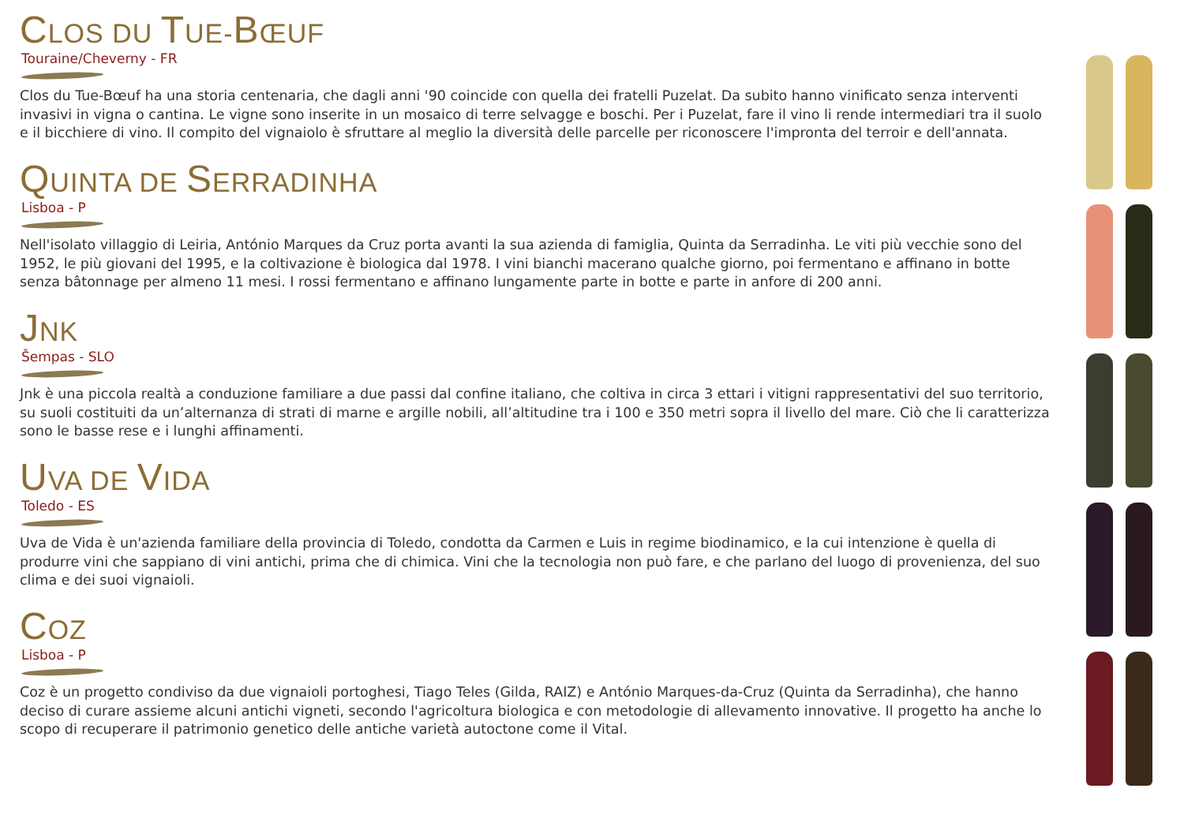CLOS DU TUE-BŒUF
Touraine/Cheverny - FR
Clos du Tue-Bœuf ha una storia centenaria, che dagli anni '90 coincide con quella dei fratelli Puzelat. Da subito hanno vinificato senza interventi invasivi in vigna o cantina. Le vigne sono inserite in un mosaico di terre selvagge e boschi. Per i Puzelat, fare il vino li rende intermediari tra il suolo e il bicchiere di vino. Il compito del vignaiolo è sfruttare al meglio la diversità delle parcelle per riconoscere l'impronta del terroir e dell'annata.
QUINTA DE SERRADINHA
Lisboa - P
Nell'isolato villaggio di Leiria, António Marques da Cruz porta avanti la sua azienda di famiglia, Quinta da Serradinha. Le viti più vecchie sono del 1952, le più giovani del 1995, e la coltivazione è biologica dal 1978. I vini bianchi macerano qualche giorno, poi fermentano e affinano in botte senza bâtonnage per almeno 11 mesi. I rossi fermentano e affinano lungamente parte in botte e parte in anfore di 200 anni.
JNK
Šempas - SLO
Jnk è una piccola realtà a conduzione familiare a due passi dal confine italiano, che coltiva in circa 3 ettari i vitigni rappresentativi del suo territorio, su suoli costituiti da un’alternanza di strati di marne e argille nobili, all’altitudine tra i 100 e 350 metri sopra il livello del mare. Ciò che li caratterizza sono le basse rese e i lunghi affinamenti.
UVA DE VIDA
Toledo - ES
Uva de Vida è un'azienda familiare della provincia di Toledo, condotta da Carmen e Luis in regime biodinamico, e la cui intenzione è quella di produrre vini che sappiano di vini antichi, prima che di chimica. Vini che la tecnologia non può fare, e che parlano del luogo di provenienza, del suo clima e dei suoi vignaioli.
COZ
Lisboa - P
Coz è un progetto condiviso da due vignaioli portoghesi, Tiago Teles (Gilda, RAIZ) e António Marques-da-Cruz (Quinta da Serradinha), che hanno deciso di curare assieme alcuni antichi vigneti, secondo l'agricoltura biologica e con metodologie di allevamento innovative. Il progetto ha anche lo scopo di recuperare il patrimonio genetico delle antiche varietà autoctone come il Vital.